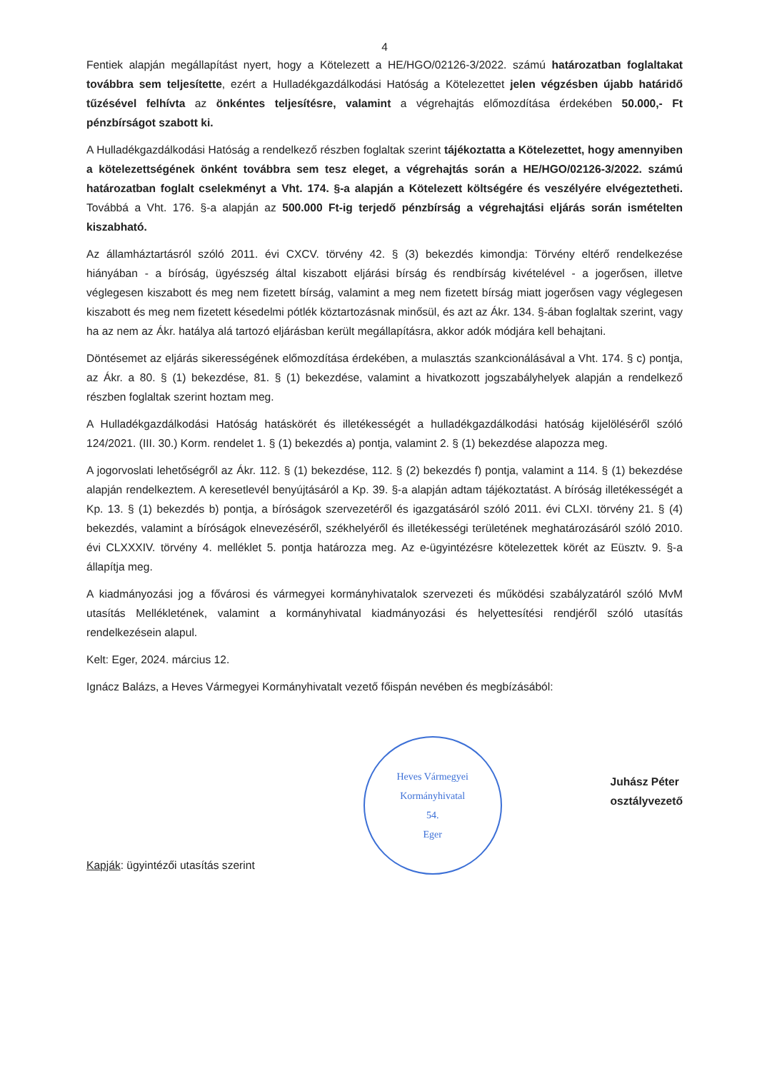4
Fentiek alapján megállapítást nyert, hogy a Kötelezett a HE/HGO/02126-3/2022. számú határozatban foglaltakat továbbra sem teljesítette, ezért a Hulladékgazdálkodási Hatóság a Kötelezettet jelen végzésben újabb határidő tűzésével felhívta az önkéntes teljesítésre, valamint a végrehajtás előmozdítása érdekében 50.000,- Ft pénzbírságot szabott ki.
A Hulladékgazdálkodási Hatóság a rendelkező részben foglaltak szerint tájékoztatta a Kötelezettet, hogy amennyiben a kötelezettségének önként továbbra sem tesz eleget, a végrehajtás során a HE/HGO/02126-3/2022. számú határozatban foglalt cselekményt a Vht. 174. §-a alapján a Kötelezett költségére és veszélyére elvégeztetheti. Továbbá a Vht. 176. §-a alapján az 500.000 Ft-ig terjedő pénzbírság a végrehajtási eljárás során ismételten kiszabható.
Az államháztartásról szóló 2011. évi CXCV. törvény 42. § (3) bekezdés kimondja: Törvény eltérő rendelkezése hiányában - a bíróság, ügyészség által kiszabott eljárási bírság és rendbírság kivételével - a jogerősen, illetve véglegesen kiszabott és meg nem fizetett bírság, valamint a meg nem fizetett bírság miatt jogerősen vagy véglegesen kiszabott és meg nem fizetett késedelmi pótlék köztartozásnak minősül, és azt az Ákr. 134. §-ában foglaltak szerint, vagy ha az nem az Ákr. hatálya alá tartozó eljárásban került megállapításra, akkor adók módjára kell behajtani.
Döntésemet az eljárás sikerességének előmozdítása érdekében, a mulasztás szankcionálásával a Vht. 174. § c) pontja, az Ákr. a 80. § (1) bekezdése, 81. § (1) bekezdése, valamint a hivatkozott jogszabályhelyek alapján a rendelkező részben foglaltak szerint hoztam meg.
A Hulladékgazdálkodási Hatóság hatáskörét és illetékességét a hulladékgazdálkodási hatóság kijelöléséről szóló 124/2021. (III. 30.) Korm. rendelet 1. § (1) bekezdés a) pontja, valamint 2. § (1) bekezdése alapozza meg.
A jogorvoslati lehetőségről az Ákr. 112. § (1) bekezdése, 112. § (2) bekezdés f) pontja, valamint a 114. § (1) bekezdése alapján rendelkeztem. A keresetlevél benyújtásáról a Kp. 39. §-a alapján adtam tájékoztatást. A bíróság illetékességét a Kp. 13. § (1) bekezdés b) pontja, a bíróságok szervezetéről és igazgatásáról szóló 2011. évi CLXI. törvény 21. § (4) bekezdés, valamint a bíróságok elnevezéséről, székhelyéről és illetékességi területének meghatározásáról szóló 2010. évi CLXXXIV. törvény 4. melléklet 5. pontja határozza meg. Az e-ügyintézésre kötelezettek körét az Eüsztv. 9. §-a állapítja meg.
A kiadmányozási jog a fővárosi és vármegyei kormányhivatalok szervezeti és működési szabályzatáról szóló MvM utasítás Mellékletének, valamint a kormányhivatal kiadmányozási és helyettesítési rendjéről szóló utasítás rendelkezésein alapul.
Kelt: Eger, 2024. március 12.
Ignácz Balázs, a Heves Vármegyei Kormányhivatalt vezető főispán nevében és megbízásából:
Kapják: ügyintézői utasítás szerint
Heves Vármegyei Kormányhivatal
54.
Eger
Juhász Péter
osztályvezető